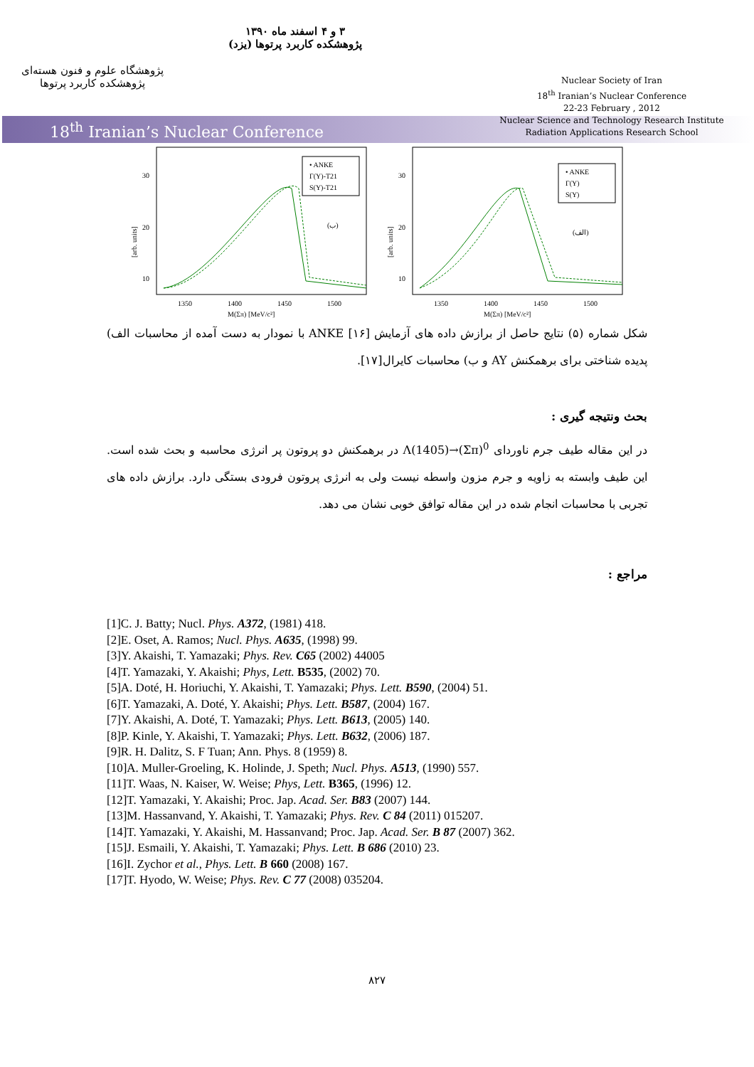پژوهشگاه علوم و فنون هسته‌ای
پژوهشکده کاربرد پرتوها
۳ و ۴ اسفند ماه ۱۳۹۰
پژوهشکده کاربرد پرتوها (یزد)
Nuclear Society of Iran
18<sup>th</sup> Iranian’s Nuclear Conference
22-23 February , 2012
Nuclear Science and Technology Research Institute
Radiation Applications Research School
18<sup>th</sup> Iranian’s Nuclear Conference
30
20
10
[arb. units]
• ANKE
Γ(Y)-T21
S(Y)-T21
(ب)
1350
1400
1450
1500
M(Σπ) [MeV/c²]
30
20
10
[arb. units]
• ANKE
Γ(Y)
S(Y)
(الف)
1350
1400
1450
1500
M(Σπ) [MeV/c²]
شکل شماره (۵) نتایج حاصل از برازش داده های آزمایش ANKE [۱۶] با نمودار به دست آمده از محاسبات الف) پدیده شناختی برای برهمکنش AY و ب) محاسبات کایرال[۱۷].
بحث ونتیجه گیری :
در این مقاله طیف جرم ناوردای Λ(1405)→(Σπ)<sup>0</sup> در برهمکنش دو پروتون پر انرژی محاسبه و بحث شده است. این طیف وابسته به زاویه و جرم مزون واسطه نیست ولی به انرژی پروتون فرودی بستگی دارد. برازش داده های تجربی با محاسبات انجام شده در این مقاله توافق خوبی نشان می دهد.
مراجع :
[1]C. J. Batty; Nucl. Phys. A372, (1981) 418.
[2]E. Oset, A. Ramos; Nucl. Phys. A635, (1998) 99.
[3]Y. Akaishi, T. Yamazaki; Phys. Rev. C65 (2002) 44005
[4]T. Yamazaki, Y. Akaishi; Phys, Lett. B535, (2002) 70.
[5]A. Doté, H. Horiuchi, Y. Akaishi, T. Yamazaki; Phys. Lett. B590, (2004) 51.
[6]T. Yamazaki, A. Doté, Y. Akaishi; Phys. Lett. B587, (2004) 167.
[7]Y. Akaishi, A. Doté, T. Yamazaki; Phys. Lett. B613, (2005) 140.
[8]P. Kinle, Y. Akaishi, T. Yamazaki; Phys. Lett. B632, (2006) 187.
[9]R. H. Dalitz, S. F Tuan; Ann. Phys. 8 (1959) 8.
[10]A. Muller-Groeling, K. Holinde, J. Speth; Nucl. Phys. A513, (1990) 557.
[11]T. Waas, N. Kaiser, W. Weise; Phys, Lett. B365, (1996) 12.
[12]T. Yamazaki, Y. Akaishi; Proc. Jap. Acad. Ser. B83 (2007) 144.
[13]M. Hassanvand, Y. Akaishi, T. Yamazaki; Phys. Rev. C 84 (2011) 015207.
[14]T. Yamazaki, Y. Akaishi, M. Hassanvand; Proc. Jap. Acad. Ser. B 87 (2007) 362.
[15]J. Esmaili, Y. Akaishi, T. Yamazaki; Phys. Lett. B 686 (2010) 23.
[16]I. Zychor et al., Phys. Lett. B 660 (2008) 167.
[17]T. Hyodo, W. Weise; Phys. Rev. C 77 (2008) 035204.
۸۲۷